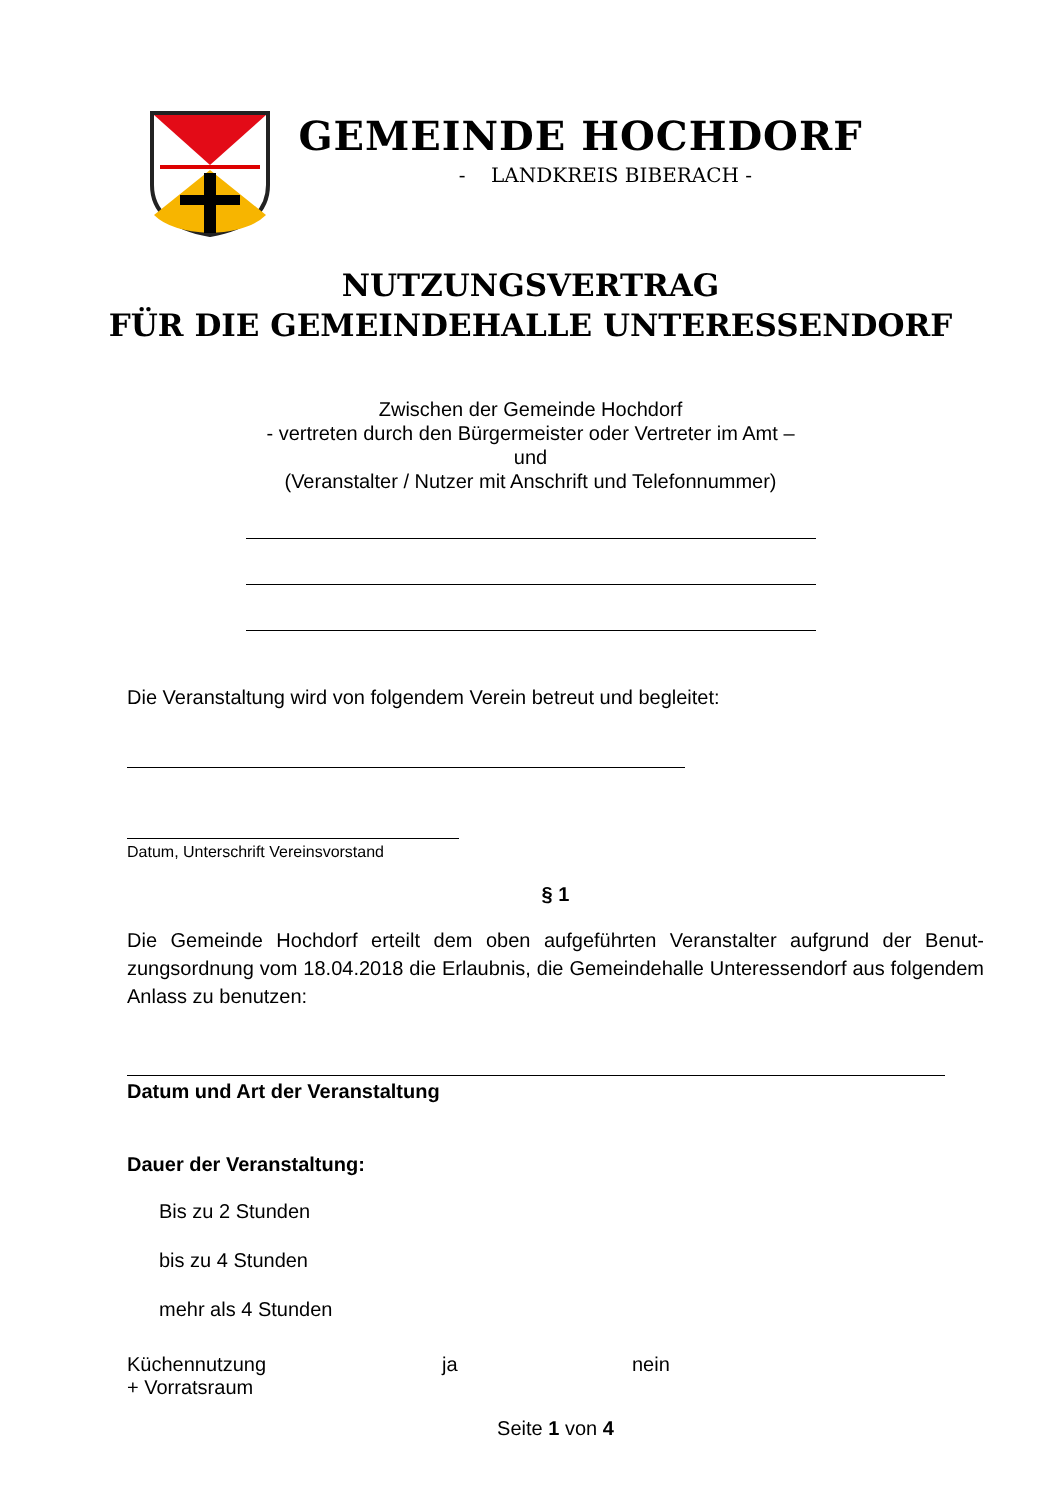GEMEINDE HOCHDORF
- LANDKREIS BIBERACH -
NUTZUNGSVERTRAG
FÜR DIE GEMEINDEHALLE UNTERESSENDORF
Zwischen der Gemeinde Hochdorf
- vertreten durch den Bürgermeister oder Vertreter im Amt –
und
(Veranstalter / Nutzer mit Anschrift und Telefonnummer)
Die Veranstaltung wird von folgendem Verein betreut und begleitet:
Datum, Unterschrift Vereinsvorstand
§ 1
Die Gemeinde Hochdorf erteilt dem oben aufgeführten Veranstalter aufgrund der Benut­zungsordnung vom 18.04.2018 die Erlaubnis, die Gemeindehalle Unteressendorf aus fol­gendem Anlass zu benutzen:
Datum und Art der Veranstaltung
Dauer der Veranstaltung:
Bis zu 2 Stunden
bis zu 4 Stunden
mehr als 4 Stunden
Küchennutzung ja nein
+ Vorratsraum
Seite 1 von 4